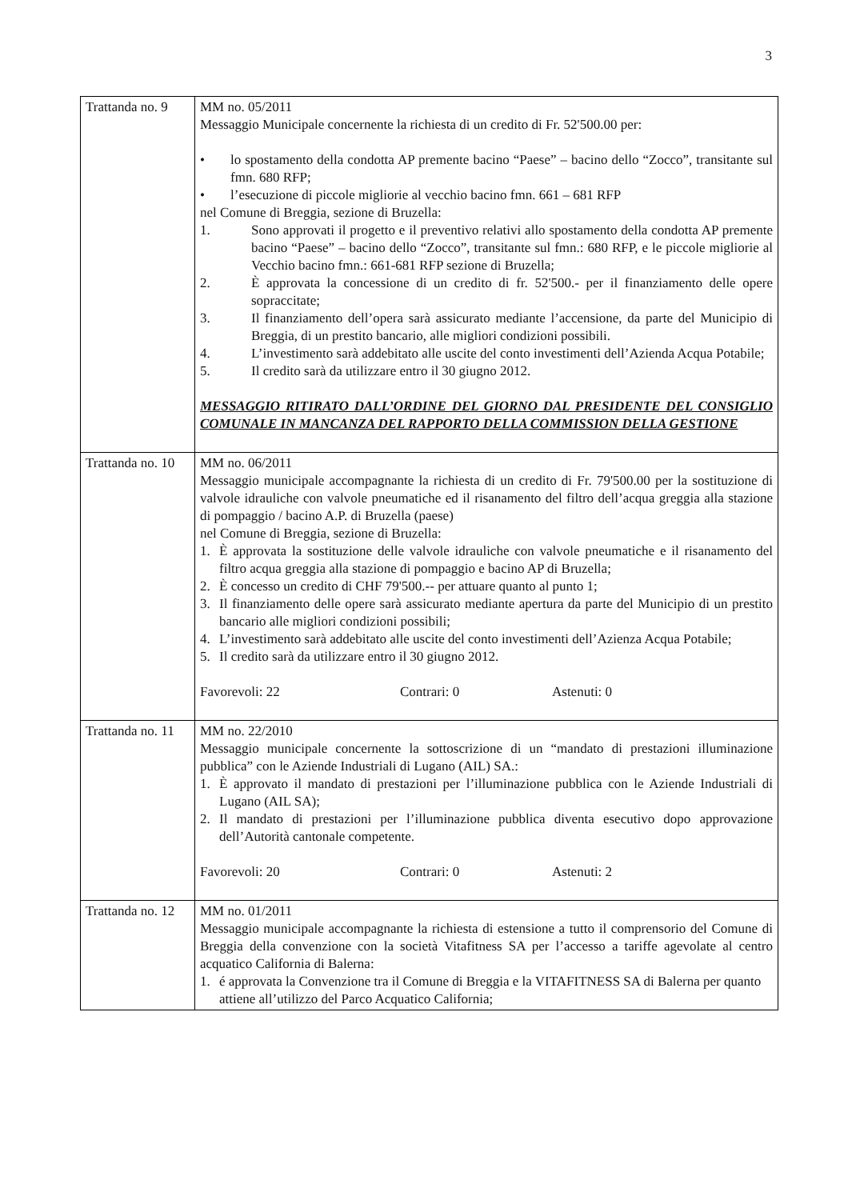3
| Trattanda no. 9 | MM no. 05/2011 Messaggio Municipale concernente la richiesta di un credito di Fr. 52'500.00 per: • lo spostamento della condotta AP premente bacino “Paese” – bacino dello “Zocco”, transitante sul fmn. 680 RFP; • l’esecuzione di piccole migliorie al vecchio bacino fmn. 661 – 681 RFP nel Comune di Breggia, sezione di Bruzella: 1. Sono approvati il progetto e il preventivo relativi allo spostamento della condotta AP premente bacino “Paese” – bacino dello “Zocco”, transitante sul fmn.: 680 RFP, e le piccole migliorie al Vecchio bacino fmn.: 661-681 RFP sezione di Bruzella; 2. È approvata la concessione di un credito di fr. 52'500.- per il finanziamento delle opere sopraccitate; 3. Il finanziamento dell’opera sarà assicurato mediante l’accensione, da parte del Municipio di Breggia, di un prestito bancario, alle migliori condizioni possibili. 4. L’investimento sarà addebitato alle uscite del conto investimenti dell’Azienda Acqua Potabile; 5. Il credito sarà da utilizzare entro il 30 giugno 2012. MESSAGGIO RITIRATO DALL’ORDINE DEL GIORNO DAL PRESIDENTE DEL CONSIGLIO COMUNALE IN MANCANZA DEL RAPPORTO DELLA COMMISSION DELLA GESTIONE |
| Trattanda no. 10 | MM no. 06/2011 Messaggio municipale accompagnante la richiesta di un credito di Fr. 79'500.00 per la sostituzione di valvole idrauliche con valvole pneumatiche ed il risanamento del filtro dell’acqua greggia alla stazione di pompaggio / bacino A.P. di Bruzella (paese) nel Comune di Breggia, sezione di Bruzella: 1. È approvata la sostituzione delle valvole idrauliche con valvole pneumatiche e il risanamento del filtro acqua greggia alla stazione di pompaggio e bacino AP di Bruzella; 2. È concesso un credito di CHF 79'500.-- per attuare quanto al punto 1; 3. Il finanziamento delle opere sarà assicurato mediante apertura da parte del Municipio di un prestito bancario alle migliori condizioni possibili; 4. L’investimento sarà addebitato alle uscite del conto investimenti dell’Azienza Acqua Potabile; 5. Il credito sarà da utilizzare entro il 30 giugno 2012. Favorevoli: 22 Contrari: 0 Astenuti: 0 |
| Trattanda no. 11 | MM no. 22/2010 Messaggio municipale concernente la sottoscrizione di un “mandato di prestazioni illuminazione pubblica” con le Aziende Industriali di Lugano (AIL) SA.: 1. È approvato il mandato di prestazioni per l’illuminazione pubblica con le Aziende Industriali di Lugano (AIL SA); 2. Il mandato di prestazioni per l’illuminazione pubblica diventa esecutivo dopo approvazione dell’Autorità cantonale competente. Favorevoli: 20 Contrari: 0 Astenuti: 2 |
| Trattanda no. 12 | MM no. 01/2011 Messaggio municipale accompagnante la richiesta di estensione a tutto il comprensorio del Comune di Breggia della convenzione con la società Vitafitness SA per l’accesso a tariffe agevolate al centro acquatico California di Balerna: 1. é approvata la Convenzione tra il Comune di Breggia e la VITAFITNESS SA di Balerna per quanto attiene all’utilizzo del Parco Acquatico California; |